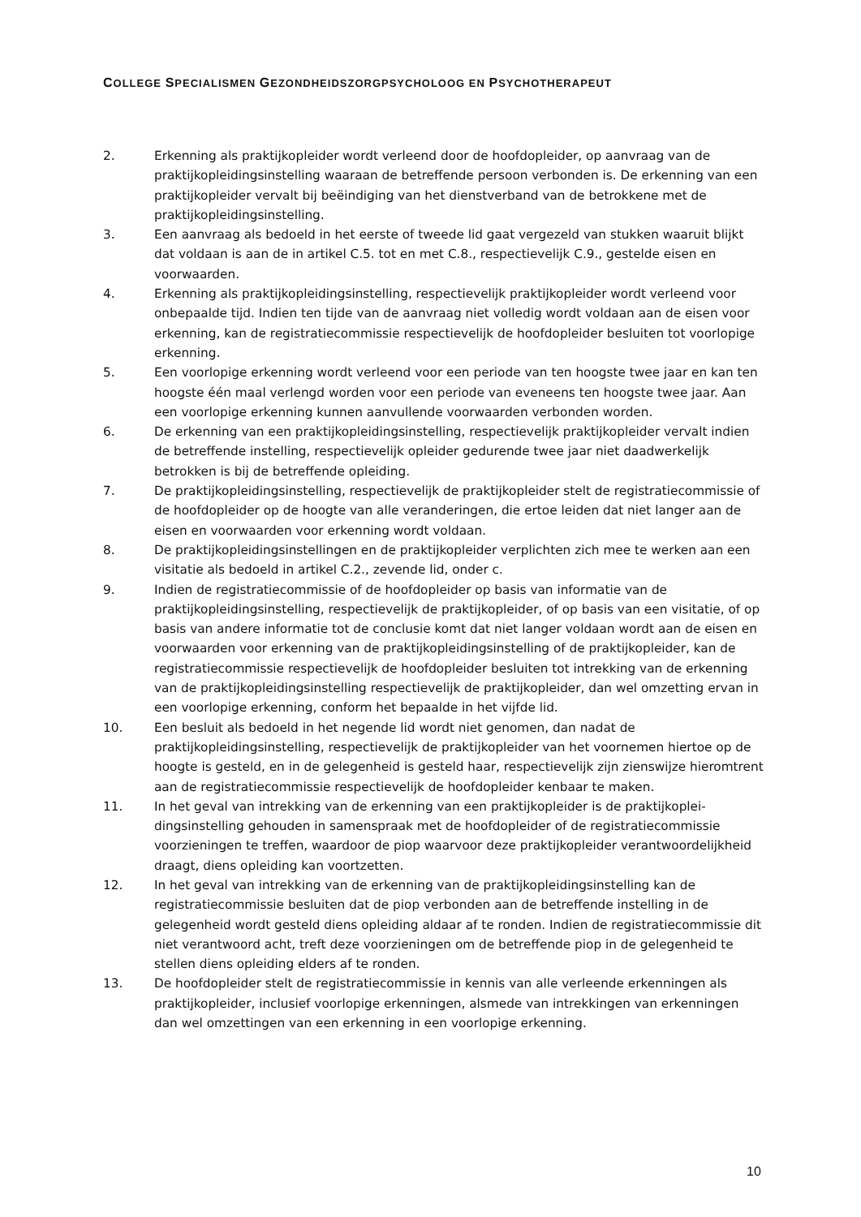COLLEGE SPECIALISMEN GEZONDHEIDSZORGPSYCHOLOOG EN PSYCHOTHERAPEUT
2. Erkenning als praktijkopleider wordt verleend door de hoofdopleider, op aanvraag van de praktijkopleidingsinstelling waaraan de betreffende persoon verbonden is. De erkenning van een praktijkopleider vervalt bij beëindiging van het dienstverband van de betrokkene met de praktijkopleidingsinstelling.
3. Een aanvraag als bedoeld in het eerste of tweede lid gaat vergezeld van stukken waaruit blijkt dat voldaan is aan de in artikel C.5. tot en met C.8., respectievelijk C.9., gestelde eisen en voorwaarden.
4. Erkenning als praktijkopleidingsinstelling, respectievelijk praktijkopleider wordt verleend voor onbepaalde tijd. Indien ten tijde van de aanvraag niet volledig wordt voldaan aan de eisen voor erkenning, kan de registratiecommissie respectievelijk de hoofdopleider besluiten tot voorlopige erkenning.
5. Een voorlopige erkenning wordt verleend voor een periode van ten hoogste twee jaar en kan ten hoogste één maal verlengd worden voor een periode van eveneens ten hoogste twee jaar. Aan een voorlopige erkenning kunnen aanvullende voorwaarden verbonden worden.
6. De erkenning van een praktijkopleidingsinstelling, respectievelijk praktijkopleider vervalt indien de betreffende instelling, respectievelijk opleider gedurende twee jaar niet daadwerkelijk betrokken is bij de betreffende opleiding.
7. De praktijkopleidingsinstelling, respectievelijk de praktijkopleider stelt de registratiecommissie of de hoofdopleider op de hoogte van alle veranderingen, die ertoe leiden dat niet langer aan de eisen en voorwaarden voor erkenning wordt voldaan.
8. De praktijkopleidingsinstellingen en de praktijkopleider verplichten zich mee te werken aan een visitatie als bedoeld in artikel C.2., zevende lid, onder c.
9. Indien de registratiecommissie of de hoofdopleider op basis van informatie van de praktijkopleidingsinstelling, respectievelijk de praktijkopleider, of op basis van een visitatie, of op basis van andere informatie tot de conclusie komt dat niet langer voldaan wordt aan de eisen en voorwaarden voor erkenning van de praktijkopleidingsinstelling of de praktijkopleider, kan de registratiecommissie respectievelijk de hoofdopleider besluiten tot intrekking van de erkenning van de praktijkopleidingsinstelling respectievelijk de praktijkopleider, dan wel omzetting ervan in een voorlopige erkenning, conform het bepaalde in het vijfde lid.
10. Een besluit als bedoeld in het negende lid wordt niet genomen, dan nadat de praktijkopleidingsinstelling, respectievelijk de praktijkopleider van het voornemen hiertoe op de hoogte is gesteld, en in de gelegenheid is gesteld haar, respectievelijk zijn zienswijze hieromtrent aan de registratiecommissie respectievelijk de hoofdopleider kenbaar te maken.
11. In het geval van intrekking van de erkenning van een praktijkopleider is de praktijkoplei-dingsinstelling gehouden in samenspraak met de hoofdopleider of de registratiecommissie voorzieningen te treffen, waardoor de piop waarvoor deze praktijkopleider verantwoordelijkheid draagt, diens opleiding kan voortzetten.
12. In het geval van intrekking van de erkenning van de praktijkopleidingsinstelling kan de registratiecommissie besluiten dat de piop verbonden aan de betreffende instelling in de gelegenheid wordt gesteld diens opleiding aldaar af te ronden. Indien de registratiecommissie dit niet verantwoord acht, treft deze voorzieningen om de betreffende piop in de gelegenheid te stellen diens opleiding elders af te ronden.
13. De hoofdopleider stelt de registratiecommissie in kennis van alle verleende erkenningen als praktijkopleider, inclusief voorlopige erkenningen, alsmede van intrekkingen van erkenningen dan wel omzettingen van een erkenning in een voorlopige erkenning.
10